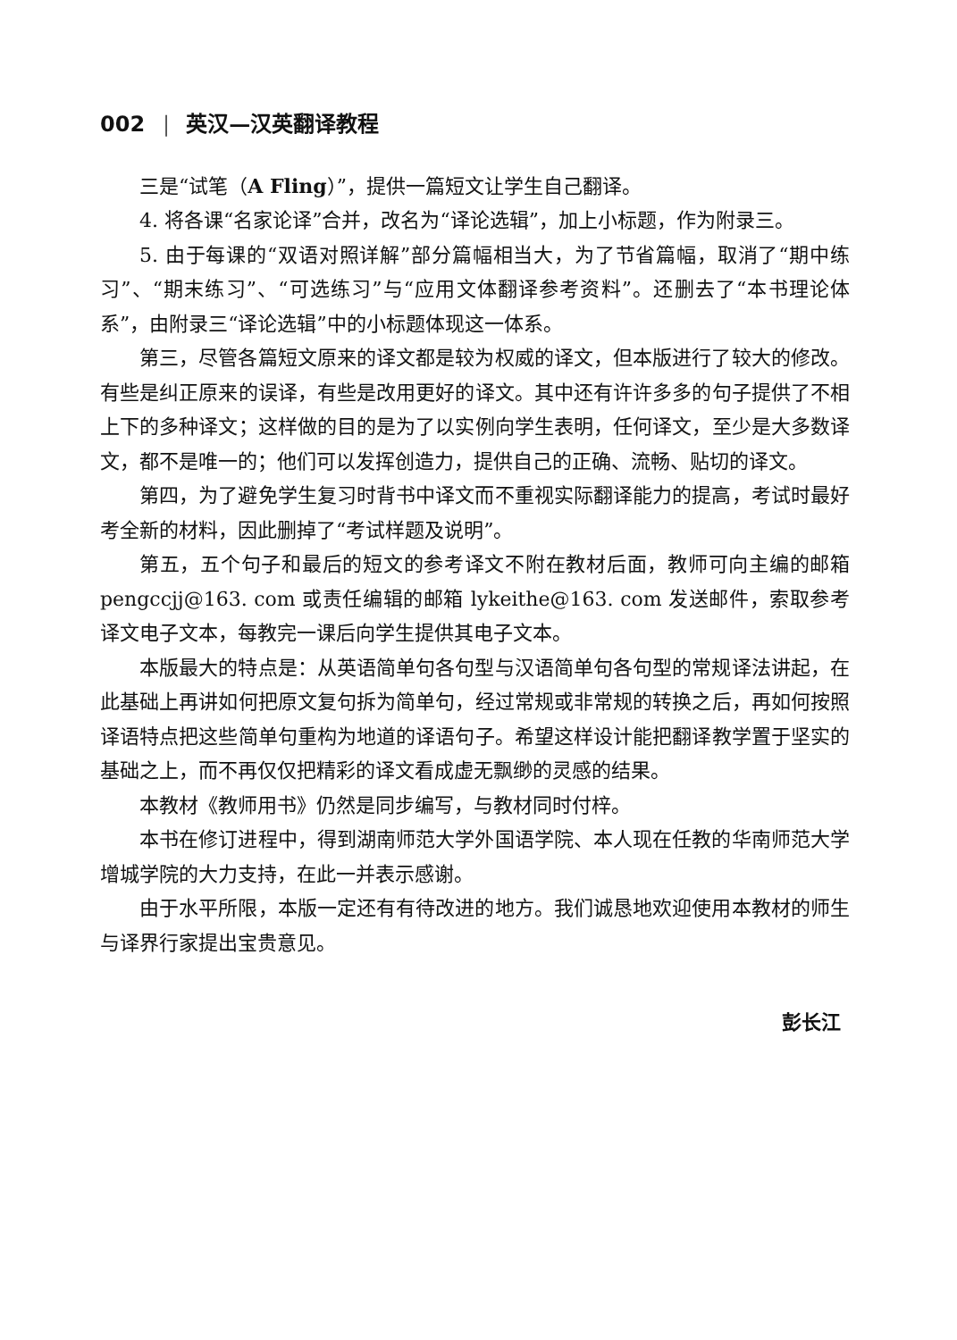002 | 英汉—汉英翻译教程
三是“试笔（A Fling）”，提供一篇短文让学生自己翻译。
4. 将各课“名家论译”合并，改名为“译论选辑”，加上小标题，作为附录三。
5. 由于每课的“双语对照详解”部分篇幅相当大，为了节省篇幅，取消了“期中练习”、“期末练习”、“可选练习”与“应用文体翻译参考资料”。还删去了“本书理论体系”，由附录三“译论选辑”中的小标题体现这一体系。
第三，尽管各篇短文原来的译文都是较为权威的译文，但本版进行了较大的修改。有些是纠正原来的误译，有些是改用更好的译文。其中还有许许多多的句子提供了不相上下的多种译文；这样做的目的是为了以实例向学生表明，任何译文，至少是大多数译文，都不是唯一的；他们可以发挥创造力，提供自己的正确、流畅、贴切的译文。
第四，为了避免学生复习时背书中译文而不重视实际翻译能力的提高，考试时最好考全新的材料，因此删掉了“考试样题及说明”。
第五，五个句子和最后的短文的参考译文不附在教材后面，教师可向主编的邮箱 pengccjj@163. com 或责任编辑的邮箱 lykeithe@163. com 发送邮件，索取参考译文电子文本，每教完一课后向学生提供其电子文本。
本版最大的特点是：从英语简单句各句型与汉语简单句各句型的常规译法讲起，在此基础上再讲如何把原文复句拆为简单句，经过常规或非常规的转换之后，再如何按照译语特点把这些简单句重构为地道的译语句子。希望这样设计能把翻译教学置于坚实的基础之上，而不再仅仅把精彩的译文看成虚无飘缈的灵感的结果。
本教材《教师用书》仍然是同步编写，与教材同时付梓。
本书在修订进程中，得到湖南师范大学外国语学院、本人现在任教的华南师范大学增城学院的大力支持，在此一并表示感谢。
由于水平所限，本版一定还有有待改进的地方。我们诚恳地欢迎使用本教材的师生与译界行家提出宝贵意见。
彭长江